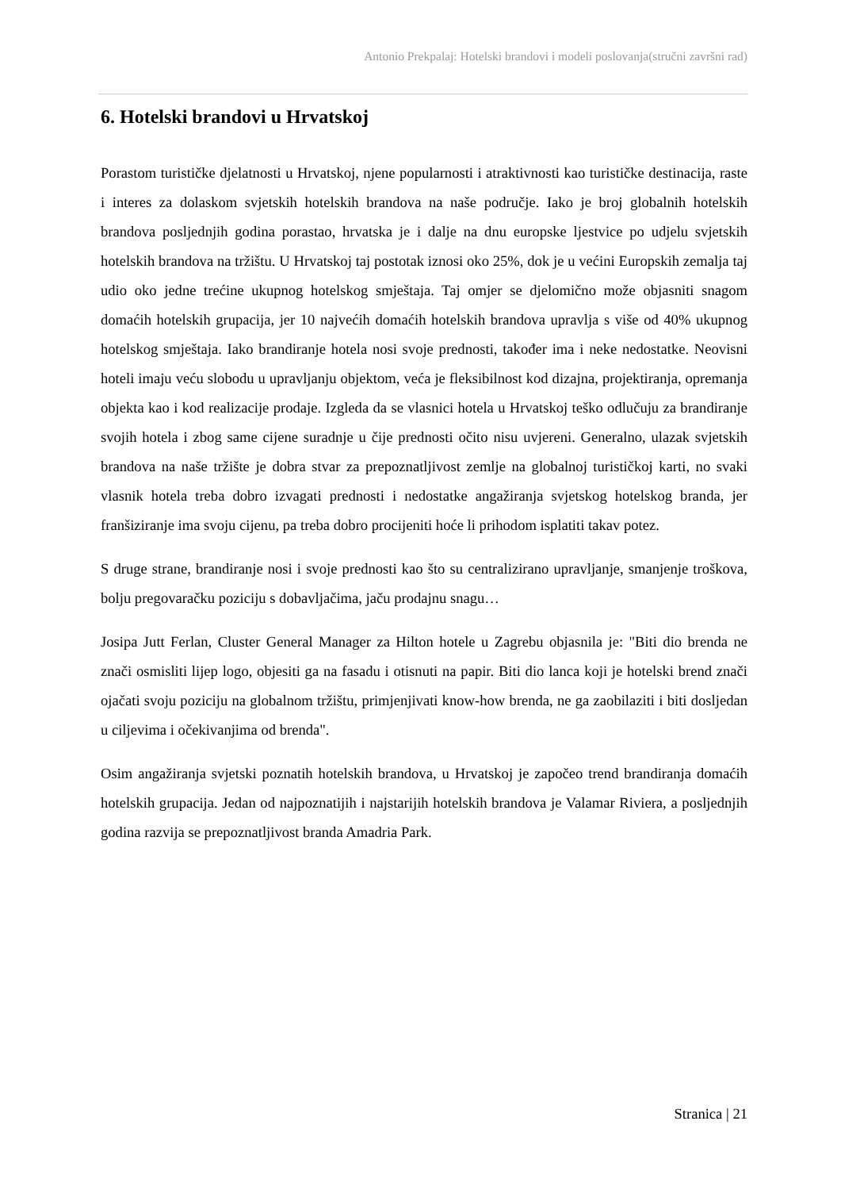Antonio Prekpalaj: Hotelski brandovi i modeli poslovanja(stručni završni rad)
6. Hotelski brandovi u Hrvatskoj
Porastom turističke djelatnosti u Hrvatskoj, njene popularnosti i atraktivnosti kao turističke destinacija, raste i interes za dolaskom svjetskih hotelskih brandova na naše područje. Iako je broj globalnih hotelskih brandova posljednjih godina porastao, hrvatska je i dalje na dnu europske ljestvice po udjelu svjetskih hotelskih brandova na tržištu. U Hrvatskoj taj postotak iznosi oko 25%, dok je u većini Europskih zemalja taj udio oko jedne trećine ukupnog hotelskog smještaja. Taj omjer se djelomično može objasniti snagom domaćih hotelskih grupacija, jer 10 najvećih domaćih hotelskih brandova upravlja s više od 40% ukupnog hotelskog smještaja. Iako brandiranje hotela nosi svoje prednosti, također ima i neke nedostatke. Neovisni hoteli imaju veću slobodu u upravljanju objektom, veća je fleksibilnost kod dizajna, projektiranja, opremanja objekta kao i kod realizacije prodaje. Izgleda da se vlasnici hotela u Hrvatskoj teško odlučuju za brandiranje svojih hotela i zbog same cijene suradnje u čije prednosti očito nisu uvjereni. Generalno, ulazak svjetskih brandova na naše tržište je dobra stvar za prepoznatljivost zemlje na globalnoj turističkoj karti, no svaki vlasnik hotela treba dobro izvagati prednosti i nedostatke angažiranja svjetskog hotelskog branda, jer franšiziranje ima svoju cijenu, pa treba dobro procijeniti hoće li prihodom isplatiti takav potez.
S druge strane, brandiranje nosi i svoje prednosti kao što su centralizirano upravljanje, smanjenje troškova, bolju pregovaračku poziciju s dobavljačima, jaču prodajnu snagu…
Josipa Jutt Ferlan, Cluster General Manager za Hilton hotele u Zagrebu objasnila je: "Biti dio brenda ne znači osmisliti lijep logo, objesiti ga na fasadu i otisnuti na papir. Biti dio lanca koji je hotelski brend znači ojačati svoju poziciju na globalnom tržištu, primjenjivati know-how brenda, ne ga zaobilaziti i biti dosljedan u ciljevima i očekivanjima od brenda".
Osim angažiranja svjetski poznatih hotelskih brandova, u Hrvatskoj je započeo trend brandiranja domaćih hotelskih grupacija. Jedan od najpoznatijih i najstarijih hotelskih brandova je Valamar Riviera, a posljednjih godina razvija se prepoznatljivost branda Amadria Park.
Stranica | 21